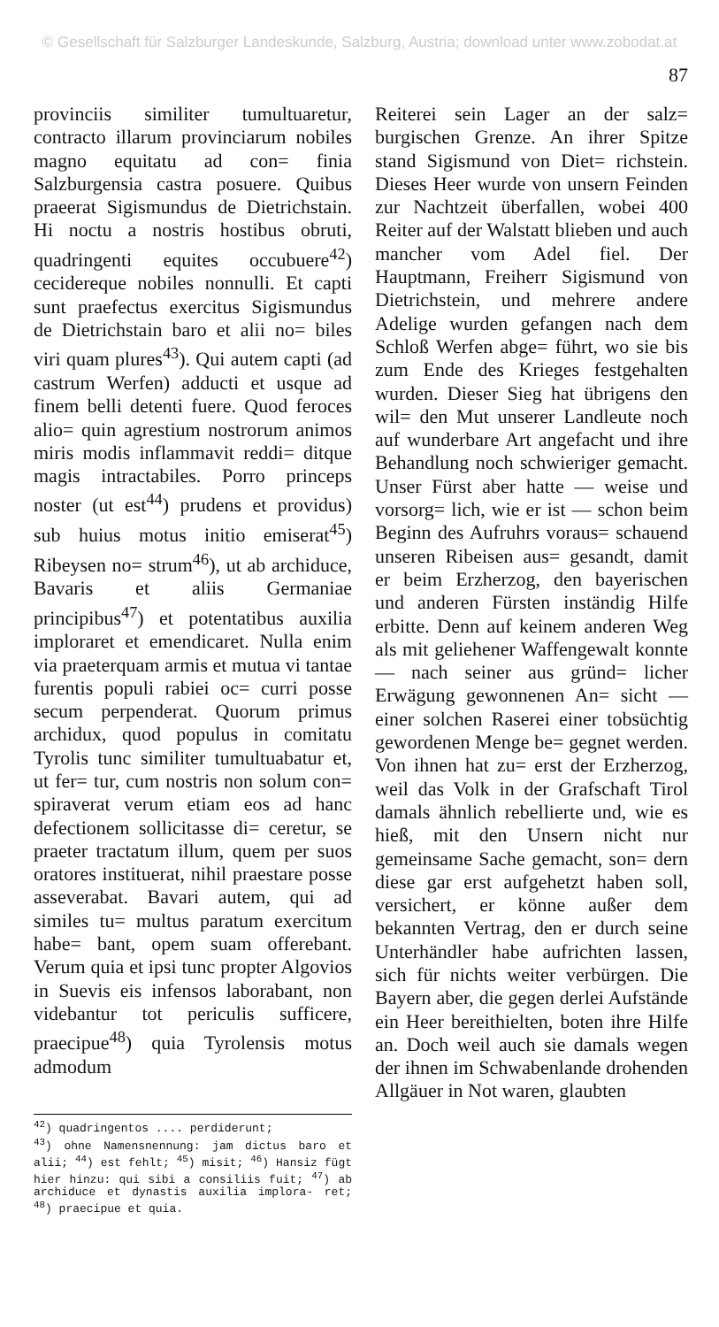© Gesellschaft für Salzburger Landeskunde, Salzburg, Austria; download unter www.zobodat.at
87
provinciis similiter tumultuaretur, contracto illarum provinciarum nobiles magno equitatu ad con= finia Salzburgensia castra posuere. Quibus praeerat Sigismundus de Dietrichstain. Hi noctu a nostris hostibus obruti, quadringenti equites occubuere<sup>42</sup>) cecidereque nobiles nonnulli. Et capti sunt praefectus exercitus Sigismundus de Dietrichstain baro et alii no= biles viri quam plures<sup>43</sup>). Qui autem capti (ad castrum Werfen) adducti et usque ad finem belli detenti fuere. Quod feroces alio= quin agrestium nostrorum animos miris modis inflammavit reddi= ditque magis intractabiles. Porro princeps noster (ut est<sup>44</sup>) prudens et providus) sub huius motus initio emiserat<sup>45</sup>) Ribeysen no= strum<sup>46</sup>), ut ab archiduce, Bavaris et aliis Germaniae principibus<sup>47</sup>) et potentatibus auxilia imploraret et emendicaret. Nulla enim via praeterquam armis et mutua vi tantae furentis populi rabiei oc= curri posse secum perpenderat. Quorum primus archidux, quod populus in comitatu Tyrolis tunc similiter tumultuabatur et, ut fer= tur, cum nostris non solum con= spiraverat verum etiam eos ad hanc defectionem sollicitasse di= ceretur, se praeter tractatum illum, quem per suos oratores instituerat, nihil praestare posse asseverabat. Bavari autem, qui ad similes tu= multus paratum exercitum habe= bant, opem suam offerebant. Verum quia et ipsi tunc propter Algovios in Suevis eis infensos laborabant, non videbantur tot periculis sufficere, praecipue<sup>48</sup>) quia Tyrolensis motus admodum
<sup>42</sup>) quadringentos .... perdiderunt;
<sup>43</sup>) ohne Namensnennung: jam dictus baro et alii; <sup>44</sup>) est fehlt; <sup>45</sup>) misit; <sup>46</sup>) Hansiz fügt hier hinzu: qui sibi a consiliis fuit; <sup>47</sup>) ab archiduce et dynastis auxilia implora- ret; <sup>48</sup>) praecipue et quia.
Reiterei sein Lager an der salz= burgischen Grenze. An ihrer Spitze stand Sigismund von Diet= richstein. Dieses Heer wurde von unsern Feinden zur Nachtzeit überfallen, wobei 400 Reiter auf der Walstatt blieben und auch mancher vom Adel fiel. Der Hauptmann, Freiherr Sigismund von Dietrichstein, und mehrere andere Adelige wurden gefangen nach dem Schloß Werfen abge= führt, wo sie bis zum Ende des Krieges festgehalten wurden. Dieser Sieg hat übrigens den wil= den Mut unserer Landleute noch auf wunderbare Art angefacht und ihre Behandlung noch schwieriger gemacht. Unser Fürst aber hatte — weise und vorsorg= lich, wie er ist — schon beim Beginn des Aufruhrs voraus= schauend unseren Ribeisen aus= gesandt, damit er beim Erzherzog, den bayerischen und anderen Fürsten inständig Hilfe erbitte. Denn auf keinem anderen Weg als mit geliehener Waffengewalt konnte — nach seiner aus gründ= licher Erwägung gewonnenen An= sicht — einer solchen Raserei einer tobsüchtig gewordenen Menge be= gegnet werden. Von ihnen hat zu= erst der Erzherzog, weil das Volk in der Grafschaft Tirol damals ähnlich rebellierte und, wie es hieß, mit den Unsern nicht nur gemeinsame Sache gemacht, son= dern diese gar erst aufgehetzt haben soll, versichert, er könne außer dem bekannten Vertrag, den er durch seine Unterhändler habe aufrichten lassen, sich für nichts weiter verbürgen. Die Bayern aber, die gegen derlei Aufstände ein Heer bereithielten, boten ihre Hilfe an. Doch weil auch sie damals wegen der ihnen im Schwabenlande drohenden Allgäuer in Not waren, glaubten